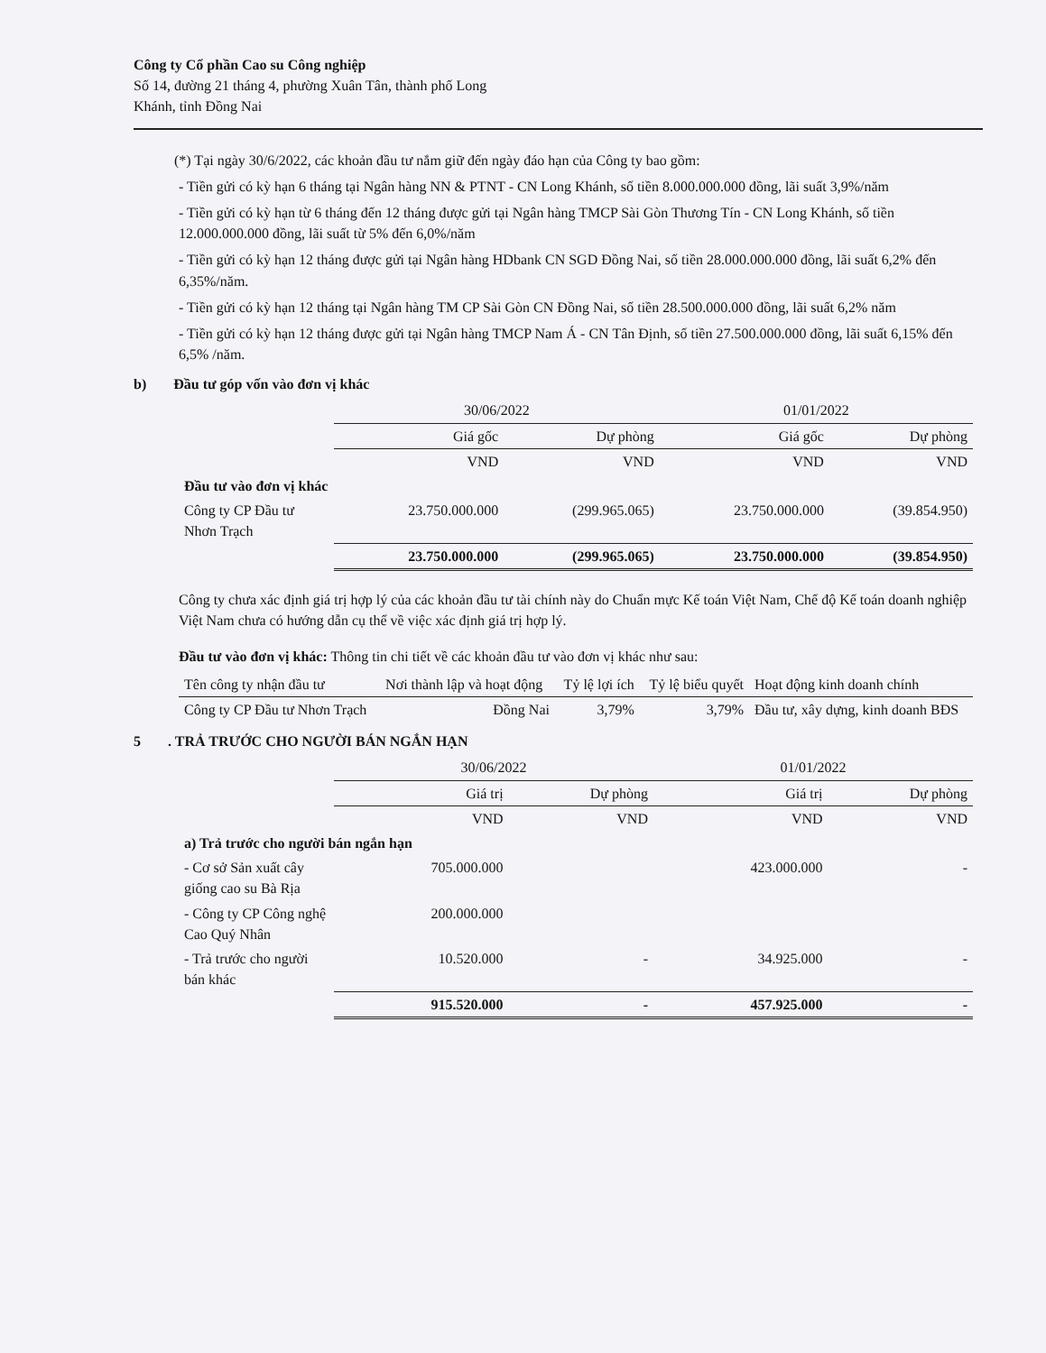Công ty Cổ phần Cao su Công nghiệp
Số 14, đường 21 tháng 4, phường Xuân Tân, thành phố Long
Khánh, tỉnh Đồng Nai
(*) Tại ngày 30/6/2022, các khoản đầu tư nắm giữ đến ngày đáo hạn của Công ty bao gồm:
- Tiền gửi có kỳ hạn 6 tháng tại Ngân hàng NN & PTNT - CN Long Khánh, số tiền 8.000.000.000 đồng, lãi suất 3,9%/năm
- Tiền gửi có kỳ hạn từ 6 tháng đến 12 tháng được gửi tại Ngân hàng TMCP Sài Gòn Thương Tín - CN Long Khánh, số tiền 12.000.000.000 đồng, lãi suất từ 5% đến 6,0%/năm
- Tiền gửi có kỳ hạn 12 tháng được gửi tại Ngân hàng HDbank CN SGD Đồng Nai, số tiền 28.000.000.000 đồng, lãi suất 6,2% đến 6,35%/năm.
- Tiền gửi có kỳ hạn 12 tháng tại Ngân hàng TM CP Sài Gòn CN Đồng Nai, số tiền 28.500.000.000 đồng, lãi suất 6,2% năm
- Tiền gửi có kỳ hạn 12 tháng được gửi tại Ngân hàng TMCP Nam Á - CN Tân Định, số tiền 27.500.000.000 đồng, lãi suất 6,15% đến 6,5% /năm.
b) Đầu tư góp vốn vào đơn vị khác
| | 30/06/2022 | | 01/01/2022 | |
| --- | --- | --- | --- | --- |
| | Giá gốc | Dự phòng | Giá gốc | Dự phòng |
| | VND | VND | VND | VND |
| Đầu tư vào đơn vị khác | | | | |
| Công ty CP Đầu tư Nhơn Trạch | 23.750.000.000 | (299.965.065) | 23.750.000.000 | (39.854.950) |
| | 23.750.000.000 | (299.965.065) | 23.750.000.000 | (39.854.950) |
Công ty chưa xác định giá trị hợp lý của các khoản đầu tư tài chính này do Chuẩn mực Kế toán Việt Nam, Chế độ Kế toán doanh nghiệp Việt Nam chưa có hướng dẫn cụ thể về việc xác định giá trị hợp lý.
Đầu tư vào đơn vị khác: Thông tin chi tiết về các khoản đầu tư vào đơn vị khác như sau:
| Tên công ty nhận đầu tư | Nơi thành lập và hoạt động | Tỷ lệ lợi ích | Tỷ lệ biểu quyết | Hoạt động kinh doanh chính |
| --- | --- | --- | --- | --- |
| Công ty CP Đầu tư Nhơn Trạch | Đồng Nai | 3,79% | 3,79% | Đầu tư, xây dựng, kinh doanh BĐS |
5. TRẢ TRƯỚC CHO NGƯỜI BÁN NGẮN HẠN
| | 30/06/2022 | | 01/01/2022 | |
| --- | --- | --- | --- | --- |
| | Giá trị | Dự phòng | Giá trị | Dự phòng |
| | VND | VND | VND | VND |
| a) Trả trước cho người bán ngắn hạn | | | | |
| - Cơ sở Sản xuất cây giống cao su Bà Rịa | 705.000.000 | | 423.000.000 | - |
| - Công ty CP Công nghệ Cao Quý Nhân | 200.000.000 | | | |
| - Trả trước cho người bán khác | 10.520.000 | - | 34.925.000 | - |
| | 915.520.000 | - | 457.925.000 | - |